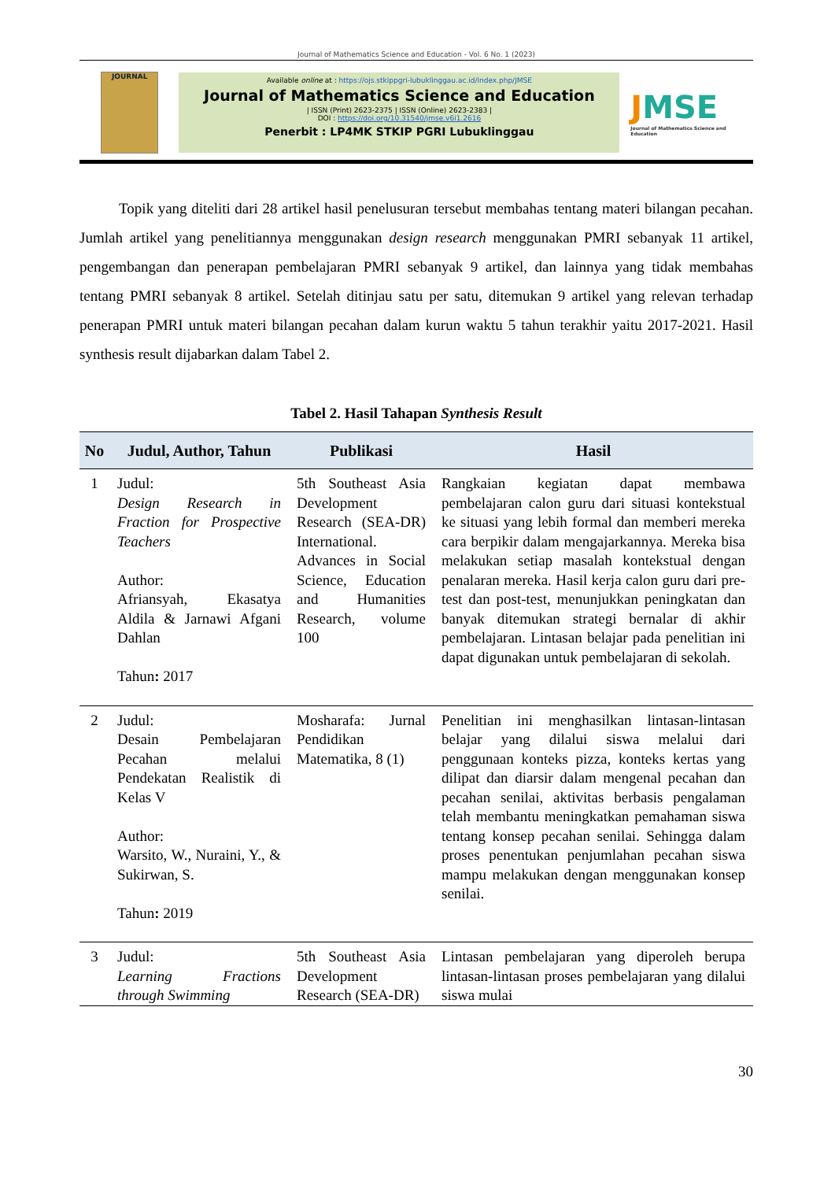Journal of Mathematics Science and Education - Vol. 6 No. 1 (2023)
JOURNAL
Available online at : https://ojs.stkippgri-lubuklinggau.ac.id/index.php/JMSE
Journal of Mathematics Science and Education
| ISSN (Print) 2623-2375 | ISSN (Online) 2623-2383 |
DOI : https://doi.org/10.31540/jmse.v6i1.2616
Penerbit : LP4MK STKIP PGRI Lubuklinggau
JMSE
Journal of Mathematics Science and Education
Topik yang diteliti dari 28 artikel hasil penelusuran tersebut membahas tentang materi bilangan pecahan. Jumlah artikel yang penelitiannya menggunakan design research menggunakan PMRI sebanyak 11 artikel, pengembangan dan penerapan pembelajaran PMRI sebanyak 9 artikel, dan lainnya yang tidak membahas tentang PMRI sebanyak 8 artikel. Setelah ditinjau satu per satu, ditemukan 9 artikel yang relevan terhadap penerapan PMRI untuk materi bilangan pecahan dalam kurun waktu 5 tahun terakhir yaitu 2017-2021. Hasil synthesis result dijabarkan dalam Tabel 2.
Tabel 2. Hasil Tahapan Synthesis Result
| No | Judul, Author, Tahun | Publikasi | Hasil |
| --- | --- | --- | --- |
| 1 | Judul: Design Research in Fraction for Prospective Teachers Author: Afriansyah, Ekasatya Aldila & Jarnawi Afgani Dahlan Tahun : 2017 | 5th Southeast Asia Development Research (SEA-DR) International. Advances in Social Science, Education and Humanities Research, volume 100 | Rangkaian kegiatan dapat membawa pembelajaran calon guru dari situasi kontekstual ke situasi yang lebih formal dan memberi mereka cara berpikir dalam mengajarkannya. Mereka bisa melakukan setiap masalah kontekstual dengan penalaran mereka. Hasil kerja calon guru dari pre-test dan post-test, menunjukkan peningkatan dan banyak ditemukan strategi bernalar di akhir pembelajaran. Lintasan belajar pada penelitian ini dapat digunakan untuk pembelajaran di sekolah. |
| 2 | Judul: Desain Pembelajaran Pecahan melalui Pendekatan Realistik di Kelas V Author: Warsito, W., Nuraini, Y., & Sukirwan, S. Tahun : 2019 | Mosharafa: Jurnal Pendidikan Matematika, 8 (1) | Penelitian ini menghasilkan lintasan-lintasan belajar yang dilalui siswa melalui dari penggunaan konteks pizza, konteks kertas yang dilipat dan diarsir dalam mengenal pecahan dan pecahan senilai, aktivitas berbasis pengalaman telah membantu meningkatkan pemahaman siswa tentang konsep pecahan senilai. Sehingga dalam proses penentukan penjumlahan pecahan siswa mampu melakukan dengan menggunakan konsep senilai. |
| 3 | Judul: Learning Fractions through Swimming | 5th Southeast Asia Development Research (SEA-DR) | Lintasan pembelajaran yang diperoleh berupa lintasan-lintasan proses pembelajaran yang dilalui siswa mulai |
30